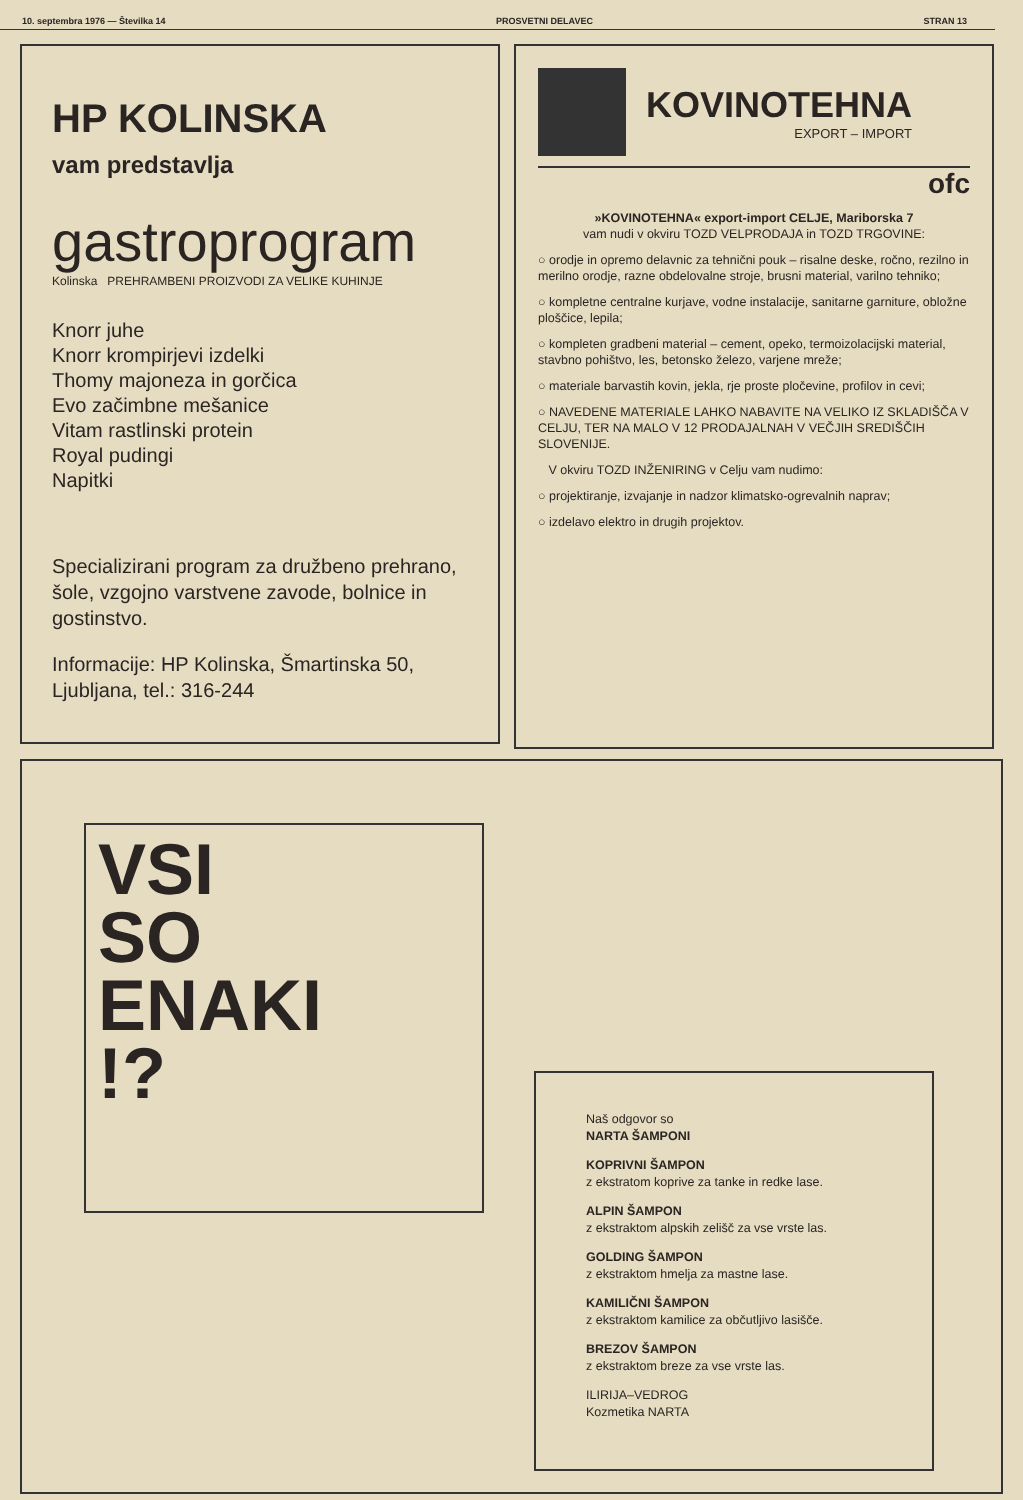10. septembra 1976 — Številka 14 PROSVETNI DELAVEC STRAN 13
HP KOLINSKA
vam predstavlja
gastroprogram
Kolinska PREHRAMBENI PROIZVODI ZA VELIKE KUHINJE
Knorr juhe
Knorr krompirjevi izdelki
Thomy majoneza in gorčica
Evo začimbne mešanice
Vitam rastlinski protein
Royal pudingi
Napitki
Specializirani program za družbeno prehrano, šole, vzgojno varstvene zavode, bolnice in gostinstvo.
Informacije: HP Kolinska, Šmartinska 50, Ljubljana, tel.: 316-244
KOVINOTEHNA
EXPORT – IMPORT
ofc
»KOVINOTEHNA« export-import CELJE, Mariborska 7
vam nudi v okviru TOZD VELPRODAJA in TOZD TRGOVINE:
○ orodje in opremo delavnic za tehnični pouk – risalne deske, ročno, rezilno in merilno orodje, razne obdelovalne stroje, brusni material, varilno tehniko;
○ kompletne centralne kurjave, vodne instalacije, sanitarne garniture, obložne ploščice, lepila;
○ kompleten gradbeni material – cement, opeko, termoizolacijski material, stavbno pohištvo, les, betonsko železo, varjene mreže;
○ materiale barvastih kovin, jekla, rje proste pločevine, profilov in cevi;
○ NAVEDENE MATERIALE LAHKO NABAVITE NA VELIKO IZ SKLADIŠČA V CELJU, TER NA MALO V 12 PRODAJALNAH V VEČJIH SREDIŠČIH SLOVENIJE.
V okviru TOZD INŽENIRING v Celju vam nudimo:
○ projektiranje, izvajanje in nadzor klimatsko-ogrevalnih naprav;
○ izdelavo elektro in drugih projektov.
VSI
SO
ENAKI
!?
Naš odgovor so
NARTA ŠAMPONI
KOPRIVNI ŠAMPON
z ekstratom koprive za tanke in redke lase.
ALPIN ŠAMPON
z ekstraktom alpskih zelišč za vse vrste las.
GOLDING ŠAMPON
z ekstraktom hmelja za mastne lase.
KAMILIČNI ŠAMPON
z ekstraktom kamilice za občutljivo lasišče.
BREZOV ŠAMPON
z ekstraktom breze za vse vrste las.
ILIRIJA–VEDROG
Kozmetika NARTA